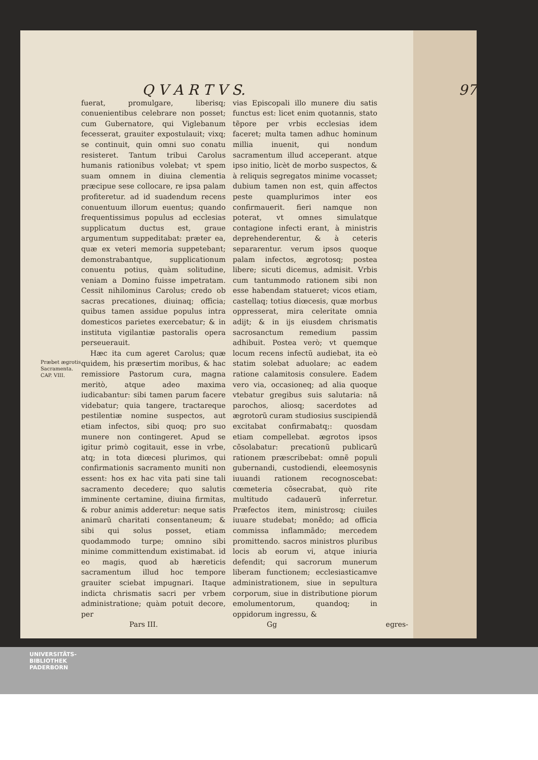Q V A R T V S. 97
Præbet ægrotis Sacramenta.
CAP. VIII.
fuerat, promulgare, liberisq; conuenientibus celebrare non posset; cum Gubernatore, qui Viglebanum fecesserat, grauiter expostulauit; vixq; se continuit, quin omni suo conatu resisteret. Tantum tribui Carolus humanis rationibus volebat; vt spem suam omnem in diuina clementia præcipue sese collocare, re ipsa palam profiteretur. ad id suadendum recens conuentuum illorum euentus; quando frequentissimus populus ad ecclesias supplicatum ductus est, graue argumentum suppeditabat: præter ea, quæ ex veteri memoria suppetebant; demonstrabantque, supplicationum conuentu potius, quàm solitudine, veniam a Domino fuisse impetratam. Cessit nihilominus Carolus; credo ob sacras precationes, diuinaq; officia; quibus tamen assidue populus intra domesticos parietes exercebatur; & in instituta vigilantiæ pastoralis opera perseuerauit.
Hæc ita cum ageret Carolus; quæ quidem, his præsertim moribus, & hac remissiore Pastorum cura, magna meritò, atque adeo maxima iudicabantur: sibi tamen parum facere videbatur; quia tangere, tractareque pestilentiæ nomine suspectos, aut etiam infectos, sibi quoq; pro suo munere non contingeret. Apud se igitur primò cogitauit, esse in vrbe, atq; in tota diœcesi plurimos, qui confirmationis sacramento muniti non essent: hos ex hac vita pati sine tali sacramento decedere; quo salutis imminente certamine, diuina firmitas, & robur animis adderetur: neque satis animarũ charitati consentaneum; & sibi qui solus posset, etiam quodammodo turpe; omnino sibi minime committendum existimabat. id eo magis, quod ab hæreticis sacramentum illud hoc tempore grauiter sciebat impugnari. Itaque indicta chrismatis sacri per vrbem administratione; quàm potuit decore, per
vias Episcopali illo munere diu satis functus est: licet enim quotannis, stato tẽpore per vrbis ecclesias idem faceret; multa tamen adhuc hominum millia inuenit, qui nondum sacramentum illud acceperant. atque ipso initio, licèt de morbo suspectos, & à reliquis segregatos minime vocasset; dubium tamen non est, quin affectos peste quamplurimos inter eos confirmauerit. fieri namque non poterat, vt omnes simulatque contagione infecti erant, à ministris deprehenderentur, & à ceteris separarentur. verum ipsos quoque palam infectos, ægrotosq; postea libere; sicuti dicemus, admisit. Vrbis cum tantummodo rationem sibi non esse habendam statueret; vicos etiam, castellaq; totius diœcesis, quæ morbus oppresserat, mira celeritate omnia adijt; & in ijs eiusdem chrismatis sacrosanctum remedium passim adhibuit. Postea verò; vt quemque locum recens infectũ audiebat, ita eò statim solebat aduolare; ac eadem ratione calamitosis consulere. Eadem vero via, occasioneq; ad alia quoque vtebatur gregibus suis salutaria: nã parochos, aliosq; sacerdotes ad ægrotorũ curam studiosius suscipiendã excitabat confirmabatq;: quosdam etiam compellebat. ægrotos ipsos cõsolabatur: precationũ publicarũ rationem præscribebat: omnẽ populi gubernandi, custodiendi, eleemosynis iuuandi rationem recognoscebat: cœmeteria cõsecrabat, quò rite multitudo cadauerũ inferretur. Præfectos item, ministrosq; ciuiles iuuare studebat; monẽdo; ad officia commissa inflammãdo; mercedem promittendo. sacros ministros pluribus locis ab eorum vi, atque iniuria defendit; qui sacrorum munerum liberam functionem; ecclesiasticamve administrationem, siue in sepultura corporum, siue in distributione piorum emolumentorum, quandoq; in oppidorum ingressu, &
Pars III. Gg egres-
UNIVERSITÄTS-
BIBLIOTHEK
PADERBORN